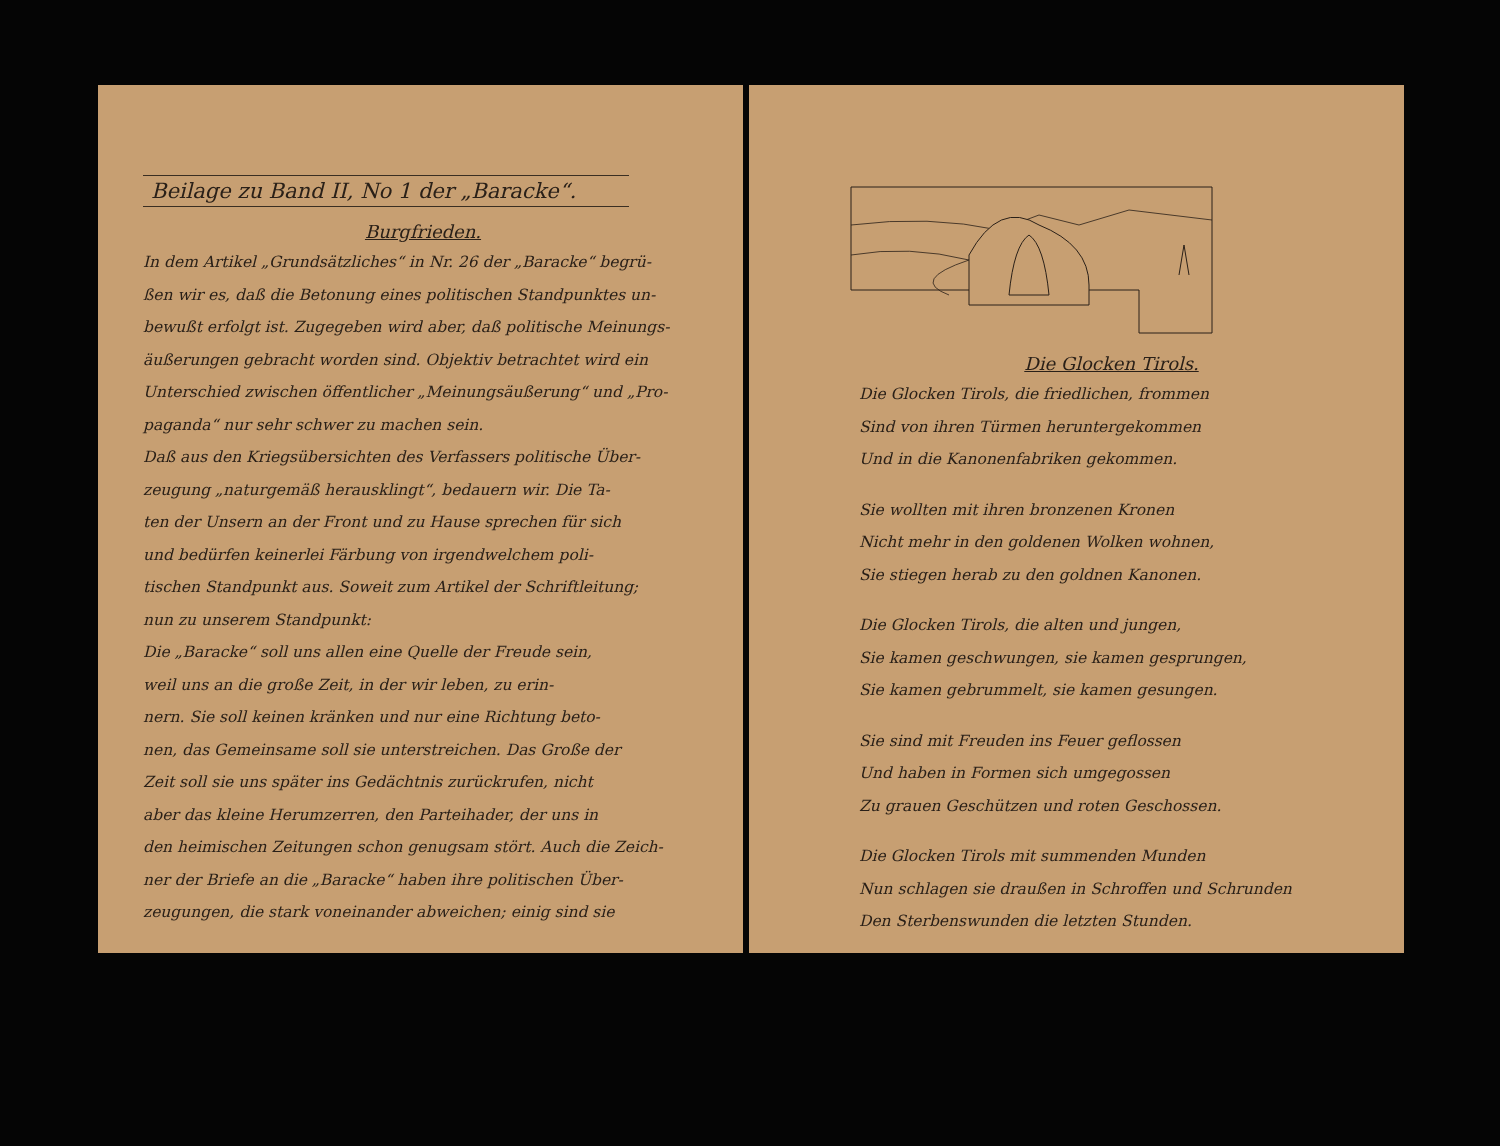Beilage zu Band II, No 1 der „Baracke“.
Burgfrieden.
In dem Artikel „Grundsätzliches“ in Nr. 26 der „Baracke“ begrü-
ßen wir es, daß die Betonung eines politischen Standpunktes un-
bewußt erfolgt ist. Zugegeben wird aber, daß politische Meinungs-
äußerungen gebracht worden sind. Objektiv betrachtet wird ein
Unterschied zwischen öffentlicher „Meinungsäußerung“ und „Pro-
paganda“ nur sehr schwer zu machen sein.
Daß aus den Kriegsübersichten des Verfassers politische Über-
zeugung „naturgemäß herausklingt“, bedauern wir. Die Ta-
ten der Unsern an der Front und zu Hause sprechen für sich
und bedürfen keinerlei Färbung von irgendwelchem poli-
tischen Standpunkt aus. Soweit zum Artikel der Schriftleitung;
nun zu unserem Standpunkt:
Die „Baracke“ soll uns allen eine Quelle der Freude sein,
weil uns an die große Zeit, in der wir leben, zu erin-
nern. Sie soll keinen kränken und nur eine Richtung beto-
nen, das Gemeinsame soll sie unterstreichen. Das Große der
Zeit soll sie uns später ins Gedächtnis zurückrufen, nicht
aber das kleine Herumzerren, den Parteihader, der uns in
den heimischen Zeitungen schon genugsam stört. Auch die Zeich-
ner der Briefe an die „Baracke“ haben ihre politischen Über-
zeugungen, die stark voneinander abweichen; einig sind sie
Die Glocken Tirols.
Die Glocken Tirols, die friedlichen, frommen
Sind von ihren Türmen heruntergekommen
Und in die Kanonenfabriken gekommen.
Sie wollten mit ihren bronzenen Kronen
Nicht mehr in den goldenen Wolken wohnen,
Sie stiegen herab zu den goldnen Kanonen.
Die Glocken Tirols, die alten und jungen,
Sie kamen geschwungen, sie kamen gesprungen,
Sie kamen gebrummelt, sie kamen gesungen.
Sie sind mit Freuden ins Feuer geflossen
Und haben in Formen sich umgegossen
Zu grauen Geschützen und roten Geschossen.
Die Glocken Tirols mit summenden Munden
Nun schlagen sie draußen in Schroffen und Schrunden
Den Sterbenswunden die letzten Stunden.